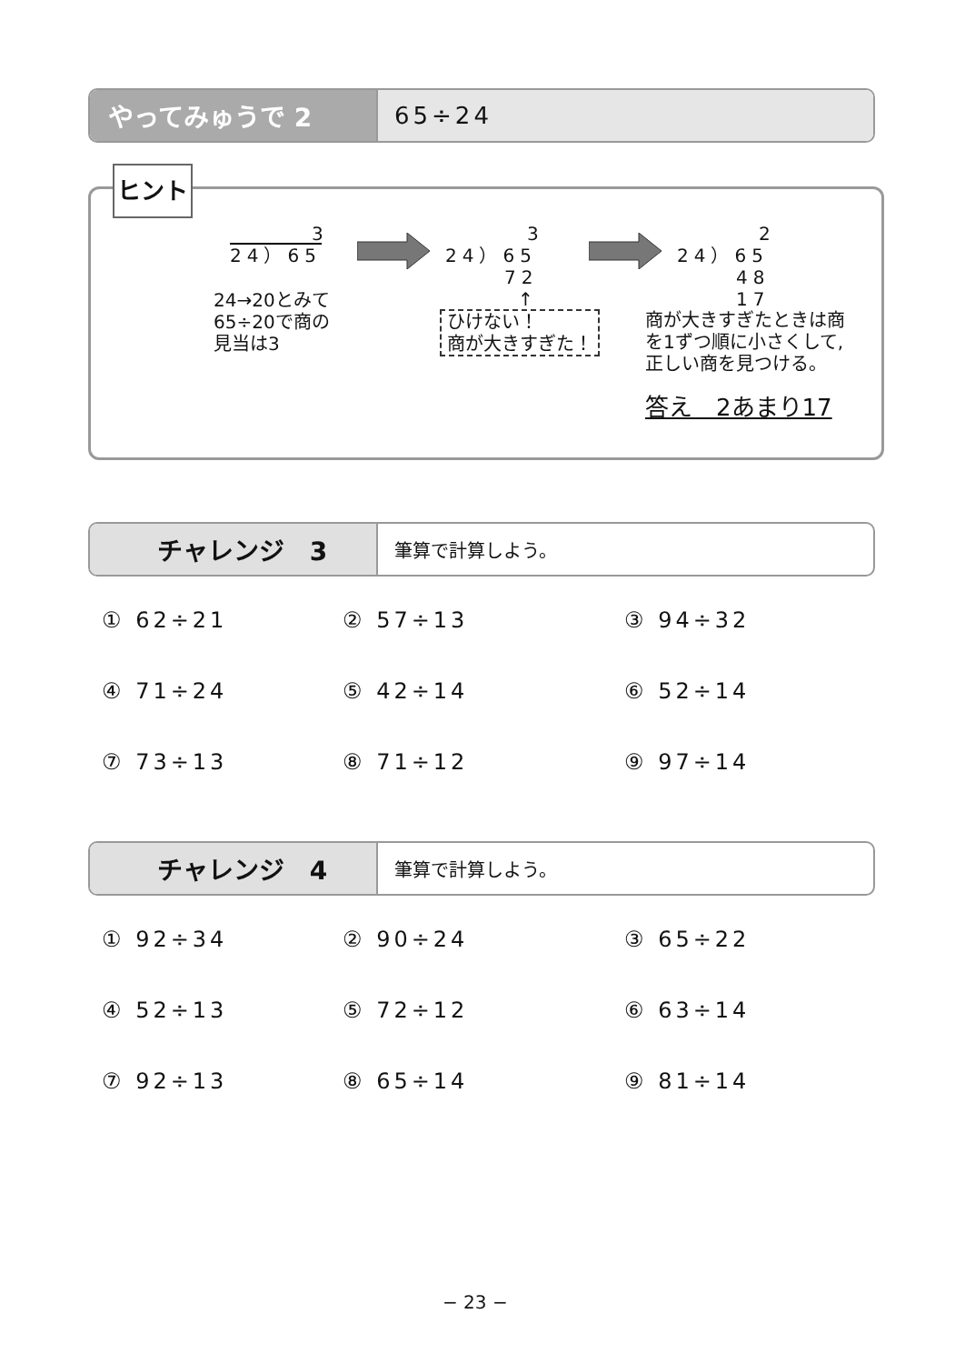やってみゅうで 2 65÷24
ヒント
3
24）65
3
24）65
72
↑
2
24）65
48
17
24→20とみて
65÷20で商の
見当は3
ひけない！
商が大きすぎた！
商が大きすぎたときは商
を1ずつ順に小さくして,
正しい商を見つける。
答え　2あまり17
チャレンジ　3
筆算で計算しよう。
① 62÷21
② 57÷13
③ 94÷32
④ 71÷24
⑤ 42÷14
⑥ 52÷14
⑦ 73÷13
⑧ 71÷12
⑨ 97÷14
チャレンジ　4
筆算で計算しよう。
① 92÷34
② 90÷24
③ 65÷22
④ 52÷13
⑤ 72÷12
⑥ 63÷14
⑦ 92÷13
⑧ 65÷14
⑨ 81÷14
− 23 −